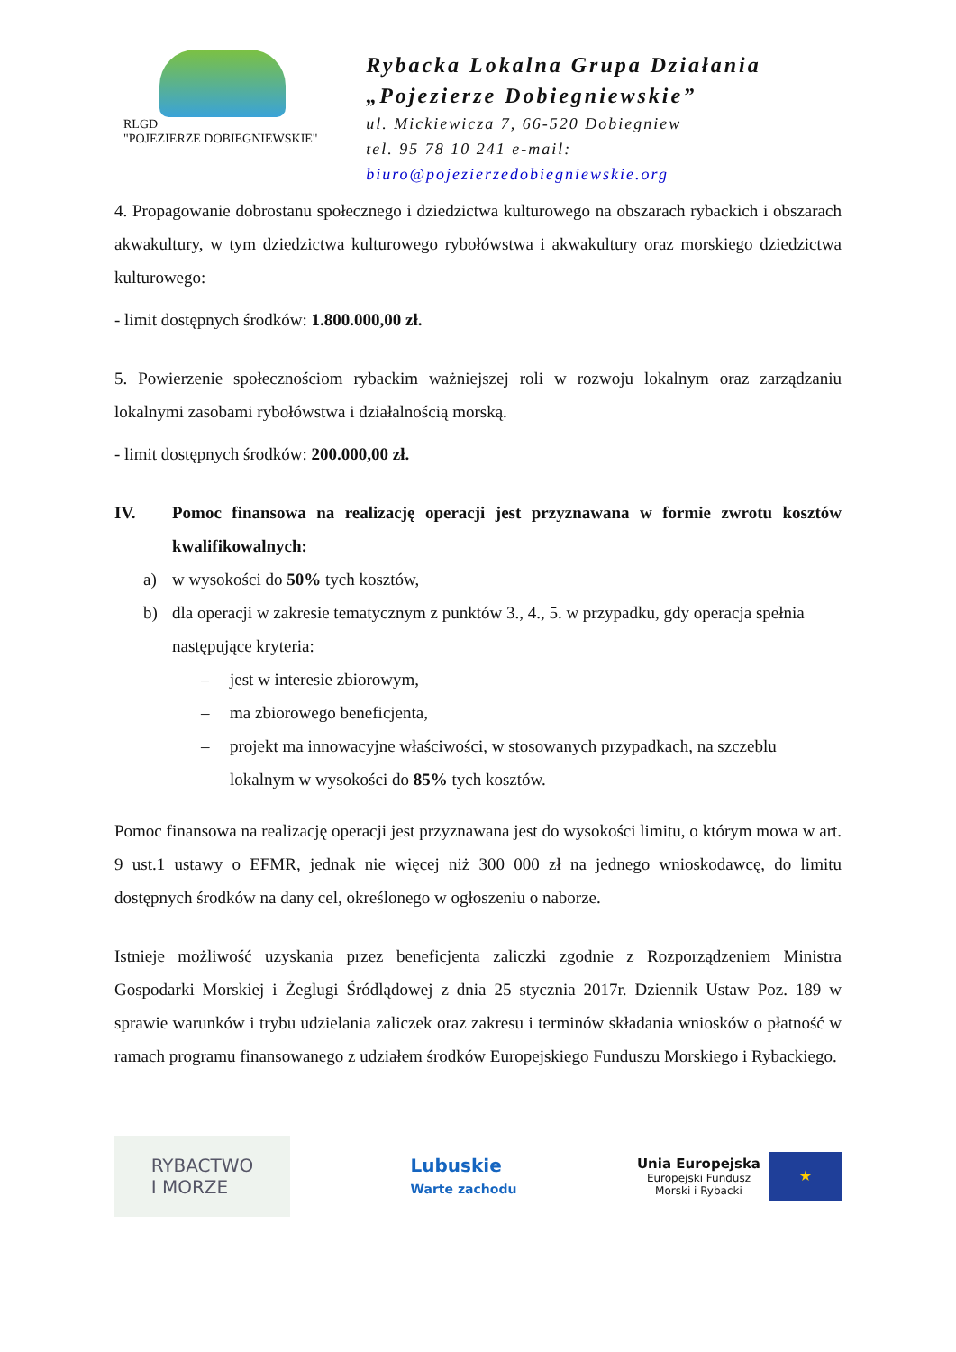RLGD
"POJEZIERZE DOBIEGNIEWSKIE"
Rybacka Lokalna Grupa Działania
„Pojezierze Dobiegniewskie”
ul. Mickiewicza 7, 66-520 Dobiegniew
tel. 95 78 10 241 e-mail: biuro@pojezierzedobiegniewskie.org
4. Propagowanie dobrostanu społecznego i dziedzictwa kulturowego na obszarach rybackich i obszarach akwakultury, w tym dziedzictwa kulturowego rybołówstwa i akwakultury oraz morskiego dziedzictwa kulturowego:
- limit dostępnych środków: 1.800.000,00 zł.
5. Powierzenie społecznościom rybackim ważniejszej roli w rozwoju lokalnym oraz zarządzaniu lokalnymi zasobami rybołówstwa i działalnością morską.
- limit dostępnych środków: 200.000,00 zł.
IV. Pomoc finansowa na realizację operacji jest przyznawana w formie zwrotu kosztów kwalifikowalnych:
a) w wysokości do 50% tych kosztów,
b) dla operacji w zakresie tematycznym z punktów 3., 4., 5. w przypadku, gdy operacja spełnia następujące kryteria:
– jest w interesie zbiorowym,
– ma zbiorowego beneficjenta,
– projekt ma innowacyjne właściwości, w stosowanych przypadkach, na szczeblu lokalnym w wysokości do 85% tych kosztów.
Pomoc finansowa na realizację operacji jest przyznawana jest do wysokości limitu, o którym mowa w art. 9 ust.1 ustawy o EFMR, jednak nie więcej niż 300 000 zł na jednego wnioskodawcę, do limitu dostępnych środków na dany cel, określonego w ogłoszeniu o naborze.
Istnieje możliwość uzyskania przez beneficjenta zaliczki zgodnie z Rozporządzeniem Ministra Gospodarki Morskiej i Żeglugi Śródlądowej z dnia 25 stycznia 2017r. Dziennik Ustaw Poz. 189 w sprawie warunków i trybu udzielania zaliczek oraz zakresu i terminów składania wniosków o płatność w ramach programu finansowanego z udziałem środków Europejskiego Funduszu Morskiego i Rybackiego.
RYBACTWO
I MORZE
Lubuskie
Warte zachodu
Unia Europejska
Europejski Fundusz
Morski i Rybacki
★